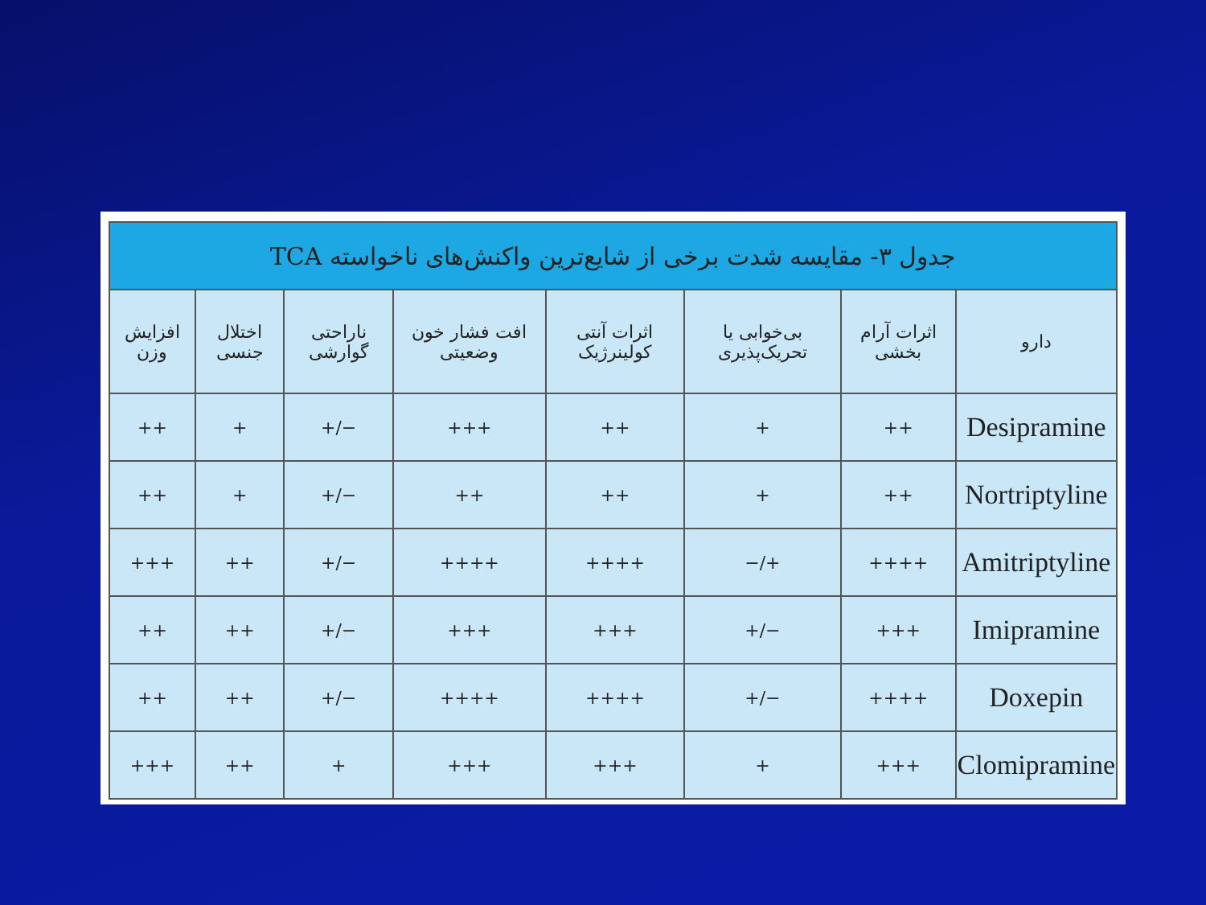| جدول ۳- مقایسه شدت برخی از شایع‌ترین واکنش‌های ناخواسته TCA | | | | | | | |
| --- | --- | --- | --- | --- | --- | --- | --- |
| دارو | اثرات آرام بخشی | بی‌خوابی یا تحریک‌پذیری | اثرات آنتی کولینرژیک | افت فشار خون وضعیتی | ناراحتی گوارشی | اختلال جنسی | افزایش وزن |
| Desipramine | ++ | + | ++ | +++ | −/+ | + | ++ |
| Nortriptyline | ++ | + | ++ | ++ | −/+ | + | ++ |
| Amitriptyline | ++++ | +/− | ++++ | ++++ | −/+ | ++ | +++ |
| Imipramine | +++ | −/+ | +++ | +++ | −/+ | ++ | ++ |
| Doxepin | ++++ | −/+ | ++++ | ++++ | −/+ | ++ | ++ |
| Clomipramine | +++ | + | +++ | +++ | + | ++ | +++ |